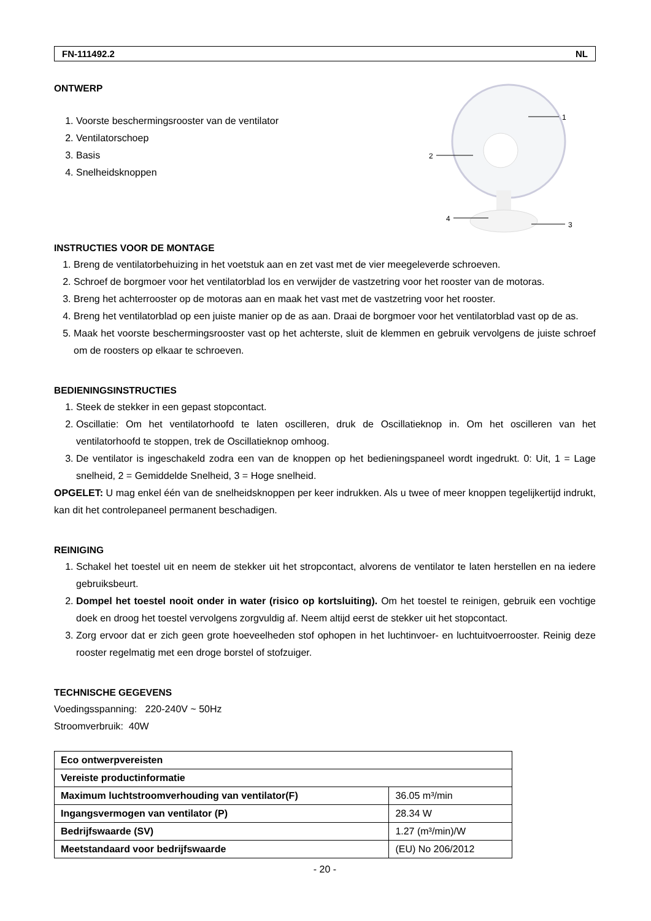FN-111492.2 NL
ONTWERP
1. Voorste beschermingsrooster van de ventilator
2. Ventilatorschoep
3. Basis
4. Snelheidsknoppen
1
2
3
4
INSTRUCTIES VOOR DE MONTAGE
1. Breng de ventilatorbehuizing in het voetstuk aan en zet vast met de vier meegeleverde schroeven.
2. Schroef de borgmoer voor het ventilatorblad los en verwijder de vastzetring voor het rooster van de motoras.
3. Breng het achterrooster op de motoras aan en maak het vast met de vastzetring voor het rooster.
4. Breng het ventilatorblad op een juiste manier op de as aan. Draai de borgmoer voor het ventilatorblad vast op de as.
5. Maak het voorste beschermingsrooster vast op het achterste, sluit de klemmen en gebruik vervolgens de juiste schroef om de roosters op elkaar te schroeven.
BEDIENINGSINSTRUCTIES
1. Steek de stekker in een gepast stopcontact.
2. Oscillatie: Om het ventilatorhoofd te laten oscilleren, druk de Oscillatieknop in. Om het oscilleren van het ventilatorhoofd te stoppen, trek de Oscillatieknop omhoog.
3. De ventilator is ingeschakeld zodra een van de knoppen op het bedieningspaneel wordt ingedrukt. 0: Uit, 1 = Lage snelheid, 2 = Gemiddelde Snelheid, 3 = Hoge snelheid.
OPGELET: U mag enkel één van de snelheidsknoppen per keer indrukken. Als u twee of meer knoppen tegelijkertijd indrukt, kan dit het controlepaneel permanent beschadigen.
REINIGING
1. Schakel het toestel uit en neem de stekker uit het stropcontact, alvorens de ventilator te laten herstellen en na iedere gebruiksbeurt.
2. Dompel het toestel nooit onder in water (risico op kortsluiting). Om het toestel te reinigen, gebruik een vochtige doek en droog het toestel vervolgens zorgvuldig af. Neem altijd eerst de stekker uit het stopcontact.
3. Zorg ervoor dat er zich geen grote hoeveelheden stof ophopen in het luchtinvoer- en luchtuitvoerrooster. Reinig deze rooster regelmatig met een droge borstel of stofzuiger.
TECHNISCHE GEGEVENS
Voedingsspanning: 220-240V ~ 50Hz
Stroomverbruik: 40W
| Eco ontwerpvereisten | |
| Vereiste productinformatie | |
| Maximum luchtstroomverhouding van ventilator(F) | 36.05 m³/min |
| Ingangsvermogen van ventilator (P) | 28.34 W |
| Bedrijfswaarde (SV) | 1.27 (m³/min)/W |
| Meetstandaard voor bedrijfswaarde | (EU) No 206/2012 |
- 20 -